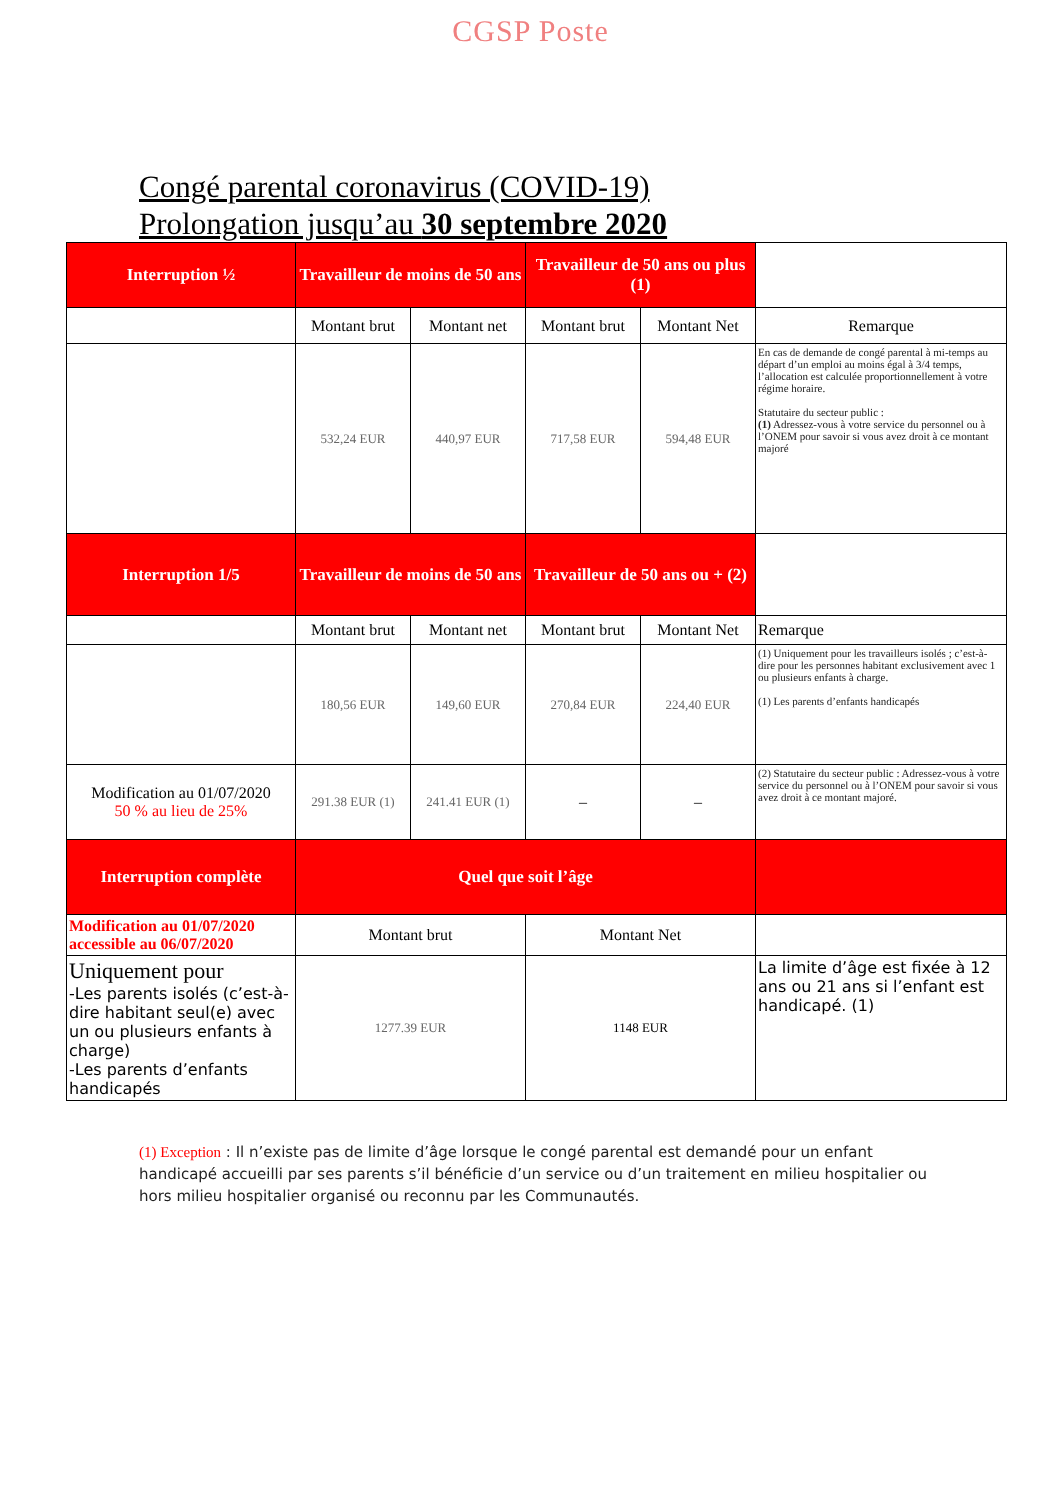CGSP Poste
Congé parental coronavirus (COVID-19)
Prolongation jusqu’au 30 septembre 2020
| Interruption ½ | Travailleur de moins de 50 ans | | Travailleur de 50 ans ou plus (1) | | |
| | Montant brut | Montant net | Montant brut | Montant Net | Remarque |
| | 532,24 EUR | 440,97 EUR | 717,58 EUR | 594,48 EUR | En cas de demande de congé parental à mi-temps au départ d’un emploi au moins égal à 3/4 temps, l’allocation est calculée proportionnellement à votre régime horaire. Statutaire du secteur public : (1) Adressez-vous à votre service du personnel ou à l’ONEM pour savoir si vous avez droit à ce montant majoré |
| Interruption 1/5 | Travailleur de moins de 50 ans | | Travailleur de 50 ans ou + (2) | | |
| | Montant brut | Montant net | Montant brut | Montant Net | Remarque |
| | 180,56 EUR | 149,60 EUR | 270,84 EUR | 224,40 EUR | (1) Uniquement pour les travailleurs isolés ; c’est-à-dire pour les personnes habitant exclusivement avec 1 ou plusieurs enfants à charge. (1) Les parents d’enfants handicapés |
| Modification au 01/07/2020 50 % au lieu de 25% | 291.38 EUR (1) | 241.41 EUR (1) | – | – | (2) Statutaire du secteur public : Adressez-vous à votre service du personnel ou à l’ONEM pour savoir si vous avez droit à ce montant majoré. |
| Interruption complète | Quel que soit l’âge | | | | |
| Modification au 01/07/2020 accessible au 06/07/2020 | Montant brut | | Montant Net | | |
| Uniquement pour -Les parents isolés (c’est-à-dire habitant seul(e) avec un ou plusieurs enfants à charge) -Les parents d’enfants handicapés | 1277.39 EUR | | 1148 EUR | | La limite d’âge est fixée à 12 ans ou 21 ans si l’enfant est handicapé. (1) |
(1) Exception : Il n’existe pas de limite d’âge lorsque le congé parental est demandé pour un enfant handicapé accueilli par ses parents s’il bénéficie d’un service ou d’un traitement en milieu hospitalier ou hors milieu hospitalier organisé ou reconnu par les Communautés.